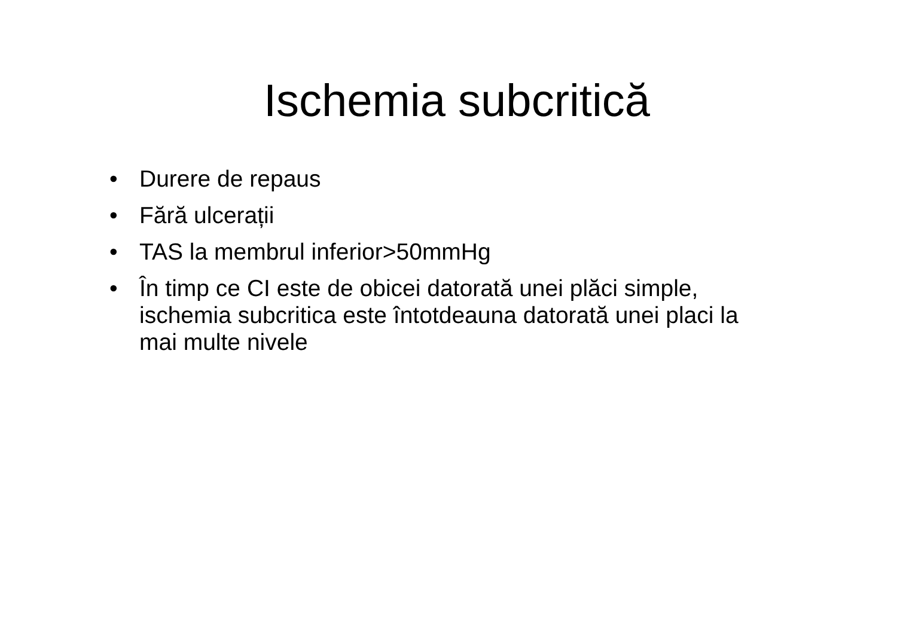Ischemia subcritică
• Durere de repaus
• Fără ulcerații
• TAS la membrul inferior>50mmHg
• În timp ce CI este de obicei datorată unei plăci simple, ischemia subcritica este întotdeauna datorată unei placi la mai multe nivele